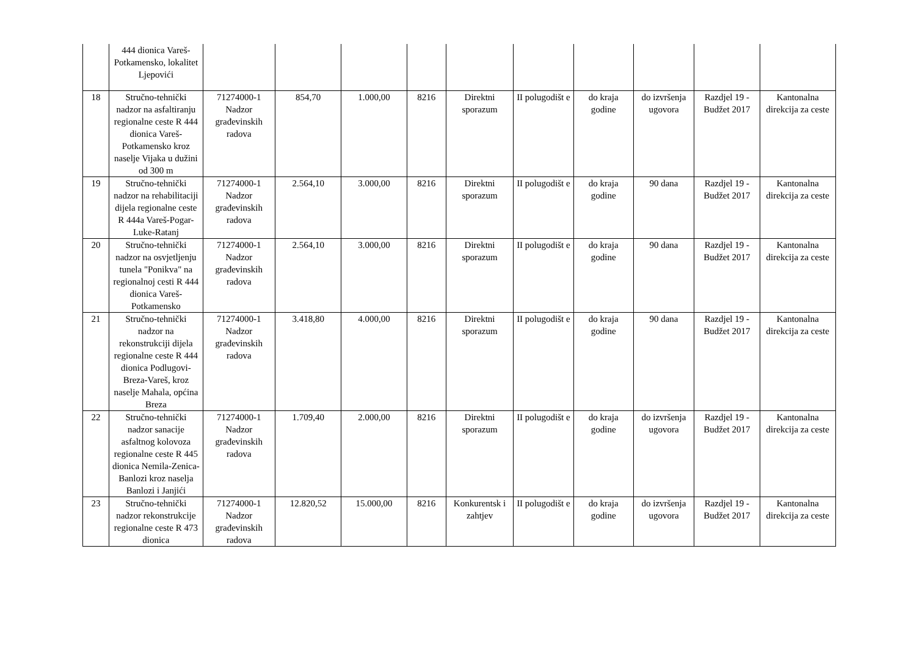| | 444 dionica Vareš-Potkamensko, lokalitet Ljepovići | | | | | | | | | | |
| 18 | Stručno-tehnički nadzor na asfaltiranju regionalne ceste R 444 dionica Vareš-Potkamensko kroz naselje Vijaka u dužini od 300 m | 71274000-1 Nadzor građevinskih radova | 854,70 | 1.000,00 | 8216 | Direktni sporazum | II polugodišt e | do kraja godine | do izvršenja ugovora | Razdjel 19 - Budžet 2017 | Kantonalna direkcija za ceste |
| 19 | Stručno-tehnički nadzor na rehabilitaciji dijela regionalne ceste R 444a Vareš-Pogar-Luke-Ratanj | 71274000-1 Nadzor građevinskih radova | 2.564,10 | 3.000,00 | 8216 | Direktni sporazum | II polugodišt e | do kraja godine | 90 dana | Razdjel 19 - Budžet 2017 | Kantonalna direkcija za ceste |
| 20 | Stručno-tehnički nadzor na osvjetljenju tunela "Ponikva" na regionalnoj cesti R 444 dionica Vareš-Potkamensko | 71274000-1 Nadzor građevinskih radova | 2.564,10 | 3.000,00 | 8216 | Direktni sporazum | II polugodišt e | do kraja godine | 90 dana | Razdjel 19 - Budžet 2017 | Kantonalna direkcija za ceste |
| 21 | Stručno-tehnički nadzor na rekonstrukciji dijela regionalne ceste R 444 dionica Podlugovi-Breza-Vareš, kroz naselje Mahala, općina Breza | 71274000-1 Nadzor građevinskih radova | 3.418,80 | 4.000,00 | 8216 | Direktni sporazum | II polugodišt e | do kraja godine | 90 dana | Razdjel 19 - Budžet 2017 | Kantonalna direkcija za ceste |
| 22 | Stručno-tehnički nadzor sanacije asfaltnog kolovoza regionalne ceste R 445 dionica Nemila-Zenica-Banlozi kroz naselja Banlozi i Janjići | 71274000-1 Nadzor građevinskih radova | 1.709,40 | 2.000,00 | 8216 | Direktni sporazum | II polugodišt e | do kraja godine | do izvršenja ugovora | Razdjel 19 - Budžet 2017 | Kantonalna direkcija za ceste |
| 23 | Stručno-tehnički nadzor rekonstrukcije regionalne ceste R 473 dionica | 71274000-1 Nadzor građevinskih radova | 12.820,52 | 15.000,00 | 8216 | Konkurentsk i zahtjev | II polugodišt e | do kraja godine | do izvršenja ugovora | Razdjel 19 - Budžet 2017 | Kantonalna direkcija za ceste |